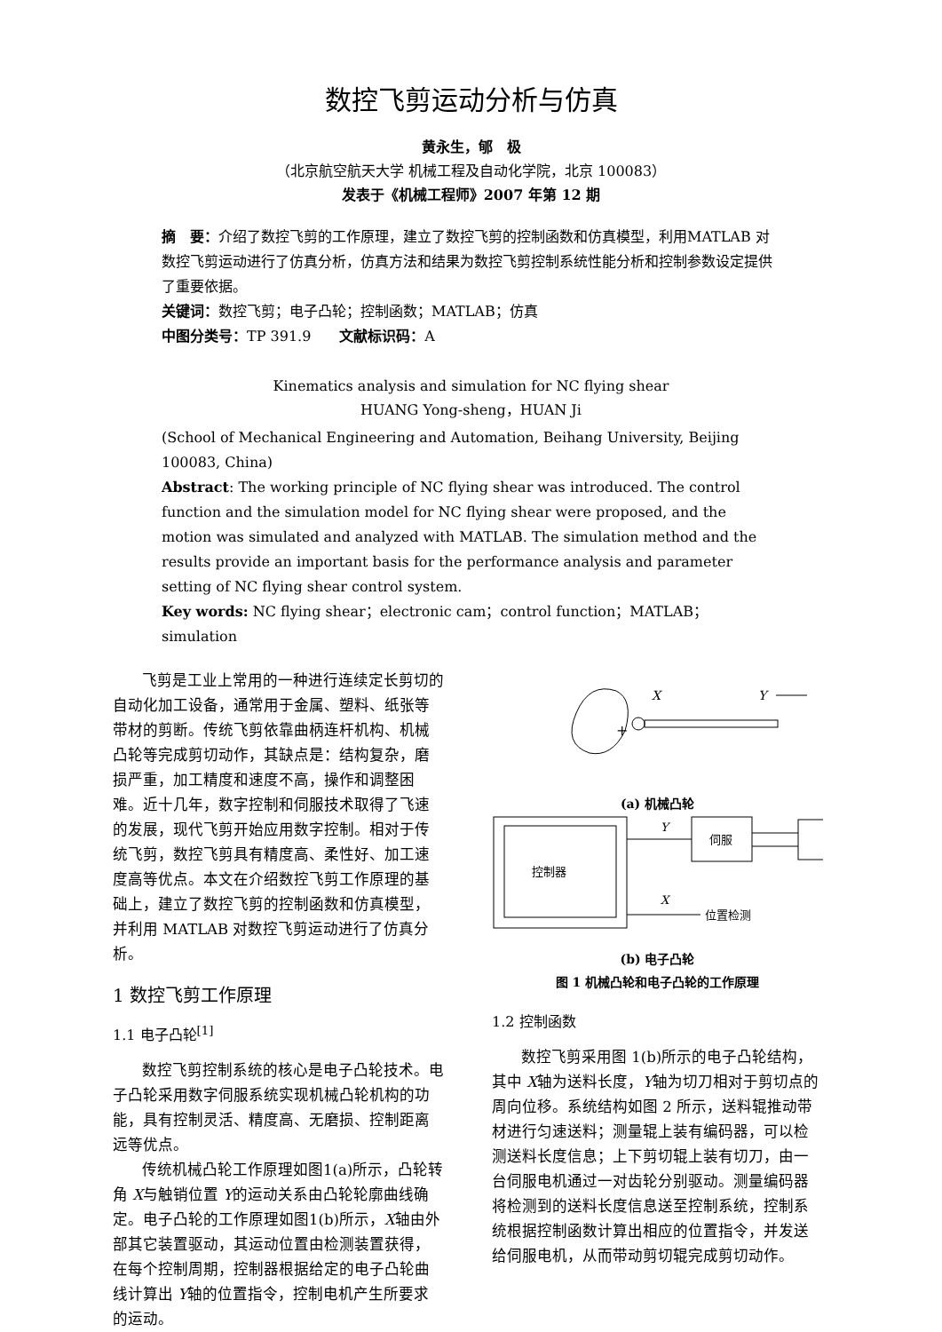数控飞剪运动分析与仿真
黄永生，郇　极
（北京航空航天大学 机械工程及自动化学院，北京 100083）
发表于《机械工程师》2007 年第 12 期
摘　要：介绍了数控飞剪的工作原理，建立了数控飞剪的控制函数和仿真模型，利用MATLAB 对数控飞剪运动进行了仿真分析，仿真方法和结果为数控飞剪控制系统性能分析和控制参数设定提供了重要依据。
关键词：数控飞剪；电子凸轮；控制函数；MATLAB；仿真
中图分类号：TP 391.9　　文献标识码：A
Kinematics analysis and simulation for NC flying shear
HUANG Yong-sheng，HUAN Ji
(School of Mechanical Engineering and Automation, Beihang University, Beijing 100083, China)
Abstract: The working principle of NC flying shear was introduced. The control function and the simulation model for NC flying shear were proposed, and the motion was simulated and analyzed with MATLAB. The simulation method and the results provide an important basis for the performance analysis and parameter setting of NC flying shear control system.
Key words: NC flying shear；electronic cam；control function；MATLAB；simulation
飞剪是工业上常用的一种进行连续定长剪切的自动化加工设备，通常用于金属、塑料、纸张等带材的剪断。传统飞剪依靠曲柄连杆机构、机械凸轮等完成剪切动作，其缺点是：结构复杂，磨损严重，加工精度和速度不高，操作和调整困难。近十几年，数字控制和伺服技术取得了飞速的发展，现代飞剪开始应用数字控制。相对于传统飞剪，数控飞剪具有精度高、柔性好、加工速度高等优点。本文在介绍数控飞剪工作原理的基础上，建立了数控飞剪的控制函数和仿真模型，并利用 MATLAB 对数控飞剪运动进行了仿真分析。
1 数控飞剪工作原理
1.1 电子凸轮<sup>[1]</sup>
数控飞剪控制系统的核心是电子凸轮技术。电子凸轮采用数字伺服系统实现机械凸轮机构的功能，具有控制灵活、精度高、无磨损、控制距离远等优点。
传统机械凸轮工作原理如图1(a)所示，凸轮转角 X与触销位置 Y的运动关系由凸轮轮廓曲线确定。电子凸轮的工作原理如图1(b)所示，X轴由外部其它装置驱动，其运动位置由检测装置获得，在每个控制周期，控制器根据给定的电子凸轮曲线计算出 Y轴的位置指令，控制电机产生所要求的运动。
X
Y
+
(a) 机械凸轮
控制器
伺服
Y
X
位置检测
(b) 电子凸轮
图 1 机械凸轮和电子凸轮的工作原理
1.2 控制函数
数控飞剪采用图 1(b)所示的电子凸轮结构，其中 X轴为送料长度，Y轴为切刀相对于剪切点的周向位移。系统结构如图 2 所示，送料辊推动带材进行匀速送料；测量辊上装有编码器，可以检测送料长度信息；上下剪切辊上装有切刀，由一台伺服电机通过一对齿轮分别驱动。测量编码器将检测到的送料长度信息送至控制系统，控制系统根据控制函数计算出相应的位置指令，并发送给伺服电机，从而带动剪切辊完成剪切动作。